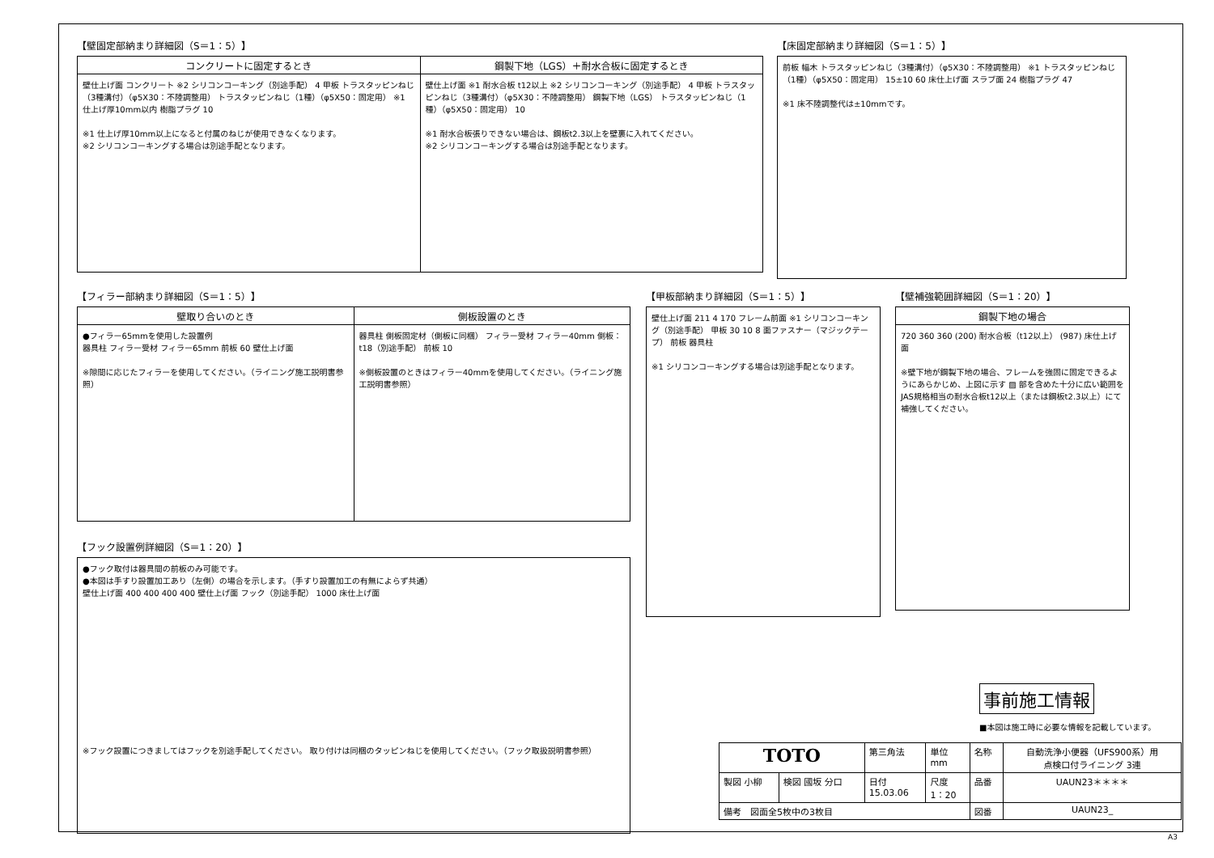【壁固定部納まり詳細図（S＝1：5）】
コンクリートに固定するとき
壁仕上げ面 コンクリート ※2 シリコンコーキング（別途手配） 4 甲板 トラスタッピンねじ（3種溝付）（φ5X30：不陸調整用） トラスタッピンねじ（1種）（φ5X50：固定用） ※1 仕上げ厚10mm以内 樹脂プラグ 10
※1 仕上げ厚10mm以上になると付属のねじが使用できなくなります。
※2 シリコンコーキングする場合は別途手配となります。
鋼製下地（LGS）＋耐水合板に固定するとき
壁仕上げ面 ※1 耐水合板 t12以上 ※2 シリコンコーキング（別途手配） 4 甲板 トラスタッピンねじ（3種溝付）（φ5X30：不陸調整用） 鋼製下地（LGS） トラスタッピンねじ（1種）（φ5X50：固定用） 10
※1 耐水合板張りできない場合は、鋼板t2.3以上を壁裏に入れてください。
※2 シリコンコーキングする場合は別途手配となります。
【床固定部納まり詳細図（S＝1：5）】
前板 幅木 トラスタッピンねじ（3種溝付）（φ5X30：不陸調整用） ※1 トラスタッピンねじ（1種）（φ5X50：固定用） 15±10 60 床仕上げ面 スラブ面 24 樹脂プラグ 47
※1 床不陸調整代は±10mmです。
【フィラー部納まり詳細図（S＝1：5）】
壁取り合いのとき
●フィラー65mmを使用した設置例
器具柱 フィラー受材 フィラー65mm 前板 60 壁仕上げ面
※隙間に応じたフィラーを使用してください。（ライニング施工説明書参照）
側板設置のとき
器具柱 側板固定材（側板に同梱） フィラー受材 フィラー40mm 側板：t18（別途手配） 前板 10
※側板設置のときはフィラー40mmを使用してください。（ライニング施工説明書参照）
【甲板部納まり詳細図（S＝1：5）】
壁仕上げ面 211 4 170 フレーム前面 ※1 シリコンコーキング（別途手配） 甲板 30 10 8 面ファスナー（マジックテープ） 前板 器具柱
※1 シリコンコーキングする場合は別途手配となります。
【壁補強範囲詳細図（S＝1：20）】
鋼製下地の場合
720 360 360 (200) 耐水合板（t12以上） (987) 床仕上げ面
※壁下地が鋼製下地の場合、フレームを強固に固定できるようにあらかじめ、上図に示す ▨ 部を含めた十分に広い範囲をJAS規格相当の耐水合板t12以上（または鋼板t2.3以上）にて補強してください。
【フック設置例詳細図（S＝1：20）】
●フック取付は器具間の前板のみ可能です。
●本図は手すり設置加工あり（左側）の場合を示します。（手すり設置加工の有無によらず共通）
壁仕上げ面 400 400 400 400 壁仕上げ面 フック（別途手配） 1000 床仕上げ面
※フック設置につきましてはフックを別途手配してください。 取り付けは同梱のタッピンねじを使用してください。（フック取扱説明書参照）
事前施工情報
■本図は施工時に必要な情報を記載しています。
| TOTO | | 第三角法 | 単位 mm | 名称 | 自動洗浄小便器（UFS900系）用 点検口付ライニング 3連 |
| 製図 小柳 | 検図 國坂 分口 | 日付 15.03.06 | 尺度 1：20 | 品番 | UAUN23＊＊＊＊ |
| 備考 図面全5枚中の3枚目 | | | | 図番 | UAUN23_ |
A3